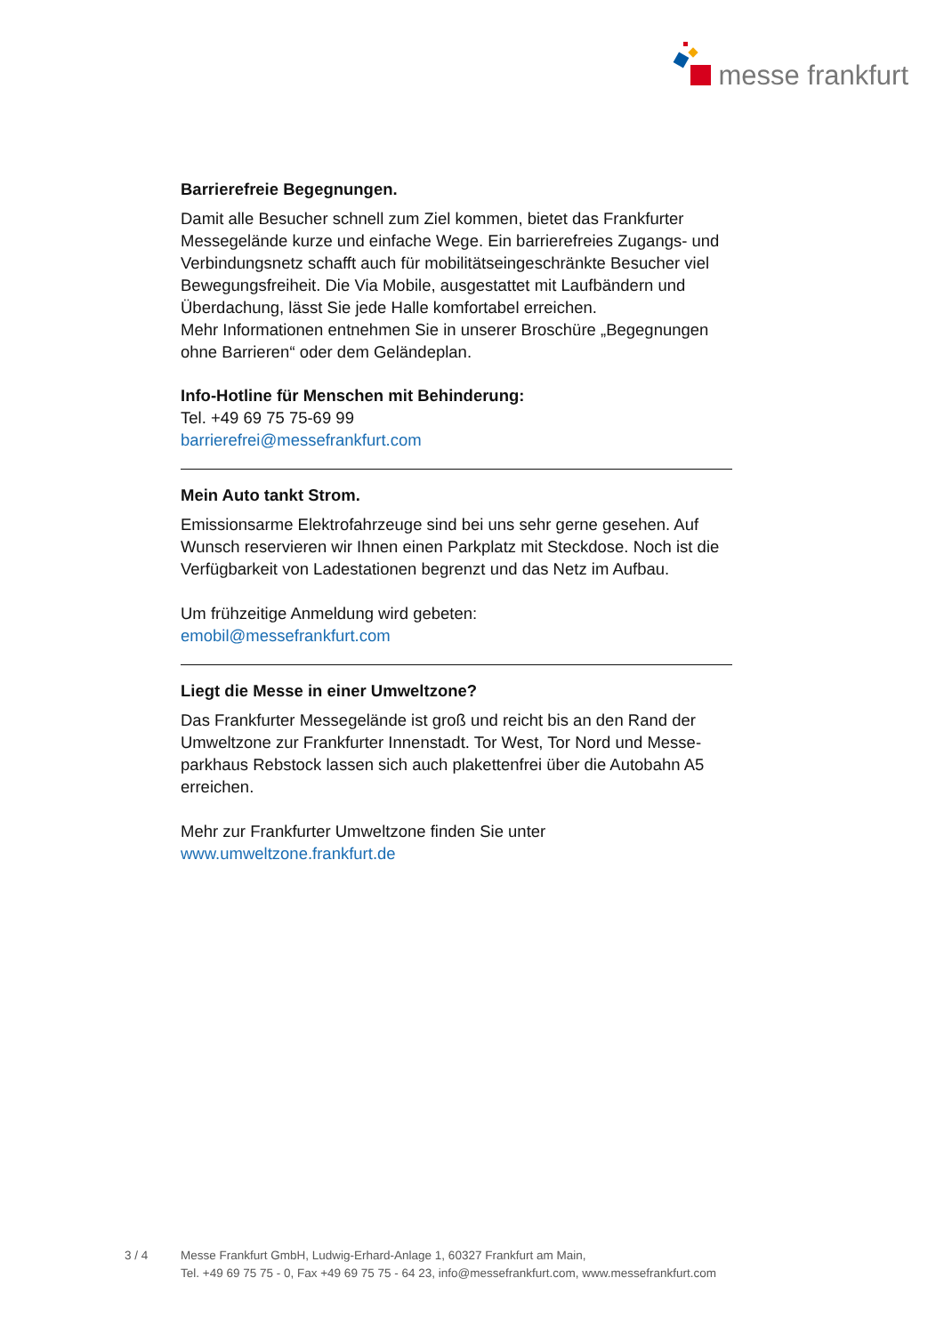messe frankfurt
Barrierefreie Begegnungen.
Damit alle Besucher schnell zum Ziel kommen, bietet das Frankfurter Messegelände kurze und einfache Wege. Ein barrierefreies Zugangs- und Verbindungsnetz schafft auch für mobilitätseingeschränkte Besucher viel Bewegungsfreiheit. Die Via Mobile, ausgestattet mit Laufbändern und Überdachung, lässt Sie jede Halle komfortabel erreichen.
Mehr Informationen entnehmen Sie in unserer Broschüre „Begegnungen ohne Barrieren“ oder dem Geländeplan.
Info-Hotline für Menschen mit Behinderung:
Tel. +49 69 75 75-69 99
barrierefrei@messefrankfurt.com
Mein Auto tankt Strom.
Emissionsarme Elektrofahrzeuge sind bei uns sehr gerne gesehen. Auf Wunsch reservieren wir Ihnen einen Parkplatz mit Steckdose. Noch ist die Verfügbarkeit von Ladestationen begrenzt und das Netz im Aufbau.
Um frühzeitige Anmeldung wird gebeten:
emobil@messefrankfurt.com
Liegt die Messe in einer Umweltzone?
Das Frankfurter Messegelände ist groß und reicht bis an den Rand der Umweltzone zur Frankfurter Innenstadt. Tor West, Tor Nord und Messe­parkhaus Rebstock lassen sich auch plakettenfrei über die Autobahn A5 erreichen.
Mehr zur Frankfurter Umweltzone finden Sie unter
www.umweltzone.frankfurt.de
3 / 4 Messe Frankfurt GmbH, Ludwig-Erhard-Anlage 1, 60327 Frankfurt am Main,
Tel. +49 69 75 75 - 0, Fax +49 69 75 75 - 64 23, info@messefrankfurt.com, www.messefrankfurt.com